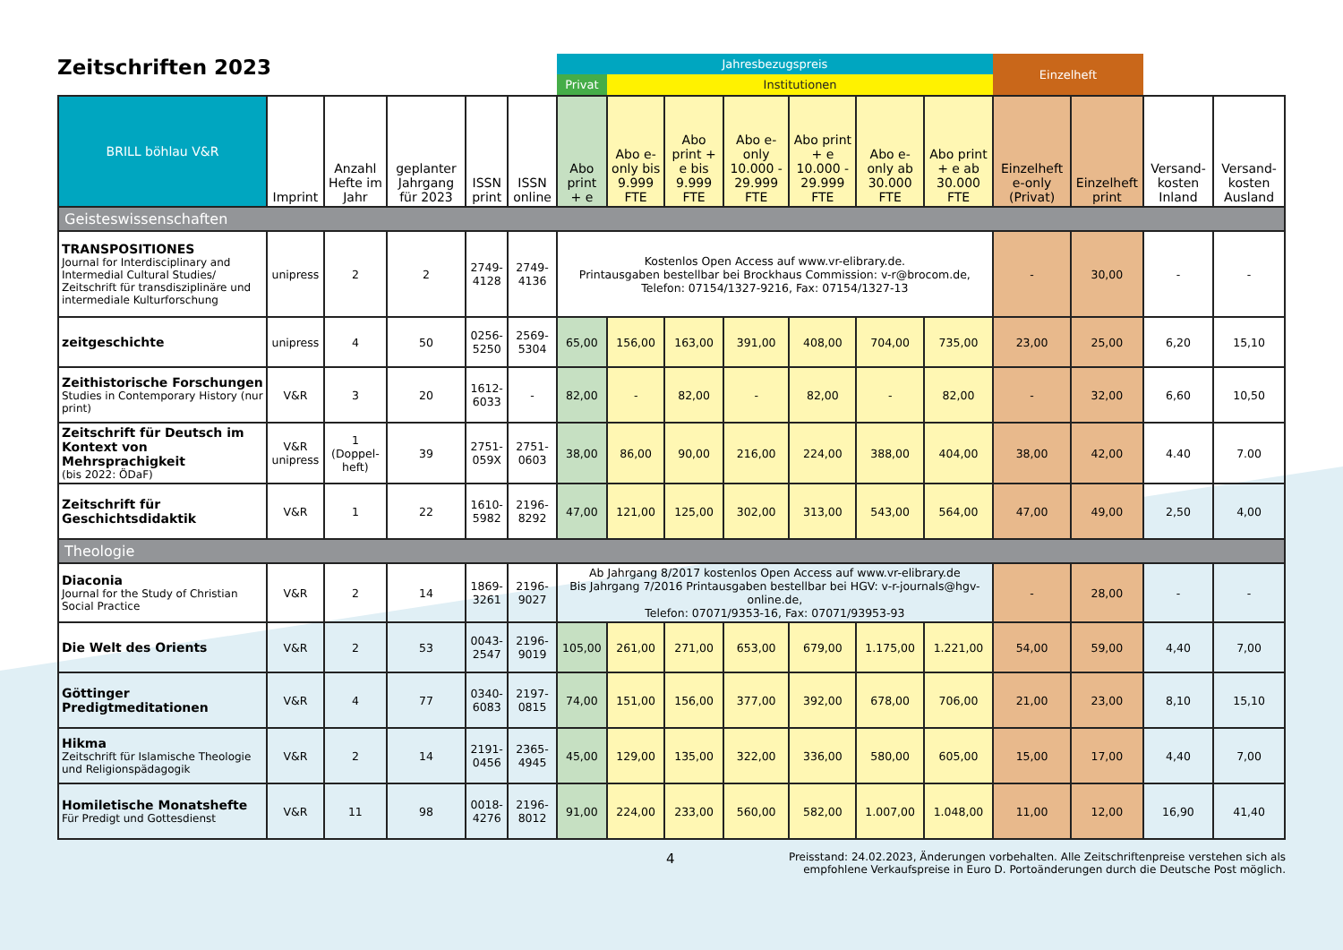Zeitschriften 2023
| | | | | | | Jahresbezugspreis | | | | | | | Einzelheft | | | |
| --- | --- | --- | --- | --- | --- | --- | --- | --- | --- | --- | --- | --- | --- | --- | --- | --- |
| | | | | | | Privat | Institutionen | | | | | | | | | |
| BRILL böhlau V&R | Imprint | Anzahl Hefte im Jahr | geplanter Jahrgang für 2023 | ISSN print | ISSN online | Abo print + e | Abo e-only bis 9.999 FTE | Abo print + e bis 9.999 FTE | Abo e-only 10.000 - 29.999 FTE | Abo print + e 10.000 - 29.999 FTE | Abo e-only ab 30.000 FTE | Abo print + e ab 30.000 FTE | Einzelheft e-only (Privat) | Einzelheft print | Versand-kosten Inland | Versand-kosten Ausland |
| Geisteswissenschaften | | | | | | | | | | | | | | | | |
| TRANSPOSITIONES Journal for Interdisciplinary and Intermedial Cultural Studies/ Zeitschrift für transdisziplinäre und intermediale Kulturforschung | unipress | 2 | 2 | 2749-4128 | 2749-4136 | Kostenlos Open Access auf www.vr-elibrary.de. Printausgaben bestellbar bei Brockhaus Commission: v-r@brocom.de, Telefon: 07154/1327-9216, Fax: 07154/1327-13 | | | | | | | - | 30,00 | - | - |
| zeitgeschichte | unipress | 4 | 50 | 0256-5250 | 2569-5304 | 65,00 | 156,00 | 163,00 | 391,00 | 408,00 | 704,00 | 735,00 | 23,00 | 25,00 | 6,20 | 15,10 |
| Zeithistorische Forschungen Studies in Contemporary History (nur print) | V&R | 3 | 20 | 1612-6033 | - | 82,00 | - | 82,00 | - | 82,00 | - | 82,00 | - | 32,00 | 6,60 | 10,50 |
| Zeitschrift für Deutsch im Kontext von Mehrsprachigkeit (bis 2022: ÖDaF) | V&R unipress | 1 (Doppel-heft) | 39 | 2751-059X | 2751-0603 | 38,00 | 86,00 | 90,00 | 216,00 | 224,00 | 388,00 | 404,00 | 38,00 | 42,00 | 4.40 | 7.00 |
| Zeitschrift für Geschichtsdidaktik | V&R | 1 | 22 | 1610-5982 | 2196-8292 | 47,00 | 121,00 | 125,00 | 302,00 | 313,00 | 543,00 | 564,00 | 47,00 | 49,00 | 2,50 | 4,00 |
| Theologie | | | | | | | | | | | | | | | | |
| Diaconia Journal for the Study of Christian Social Practice | V&R | 2 | 14 | 1869-3261 | 2196-9027 | Ab Jahrgang 8/2017 kostenlos Open Access auf www.vr-elibrary.de Bis Jahrgang 7/2016 Printausgaben bestellbar bei HGV: v-r-journals@hgv-online.de, Telefon: 07071/9353-16, Fax: 07071/93953-93 | | | | | | | - | 28,00 | - | - |
| Die Welt des Orients | V&R | 2 | 53 | 0043-2547 | 2196-9019 | 105,00 | 261,00 | 271,00 | 653,00 | 679,00 | 1.175,00 | 1.221,00 | 54,00 | 59,00 | 4,40 | 7,00 |
| Göttinger Predigtmeditationen | V&R | 4 | 77 | 0340-6083 | 2197-0815 | 74,00 | 151,00 | 156,00 | 377,00 | 392,00 | 678,00 | 706,00 | 21,00 | 23,00 | 8,10 | 15,10 |
| Hikma Zeitschrift für Islamische Theologie und Religionspädagogik | V&R | 2 | 14 | 2191-0456 | 2365-4945 | 45,00 | 129,00 | 135,00 | 322,00 | 336,00 | 580,00 | 605,00 | 15,00 | 17,00 | 4,40 | 7,00 |
| Homiletische Monatshefte Für Predigt und Gottesdienst | V&R | 11 | 98 | 0018-4276 | 2196-8012 | 91,00 | 224,00 | 233,00 | 560,00 | 582,00 | 1.007,00 | 1.048,00 | 11,00 | 12,00 | 16,90 | 41,40 |
4 Preisstand: 24.02.2023, Änderungen vorbehalten. Alle Zeitschriftenpreise verstehen sich als
empfohlene Verkaufspreise in Euro D. Portoänderungen durch die Deutsche Post möglich.